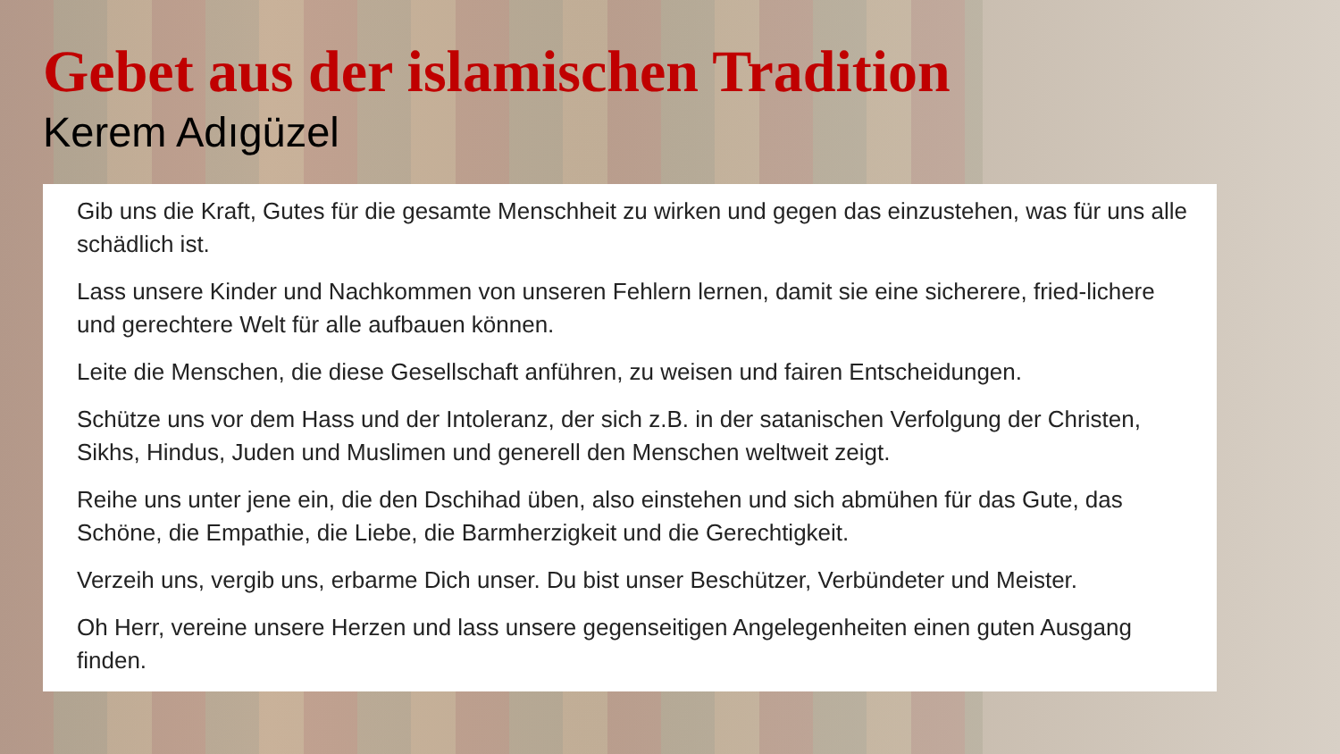Gebet aus der islamischen Tradition
Kerem Adıgüzel
Gib uns die Kraft, Gutes für die gesamte Menschheit zu wirken und gegen das einzustehen, was für uns alle schädlich ist.
Lass unsere Kinder und Nachkommen von unseren Fehlern lernen, damit sie eine sicherere, fried-lichere und gerechtere Welt für alle aufbauen können.
Leite die Menschen, die diese Gesellschaft anführen, zu weisen und fairen Entscheidungen.
Schütze uns vor dem Hass und der Intoleranz, der sich z.B. in der satanischen Verfolgung der Christen, Sikhs, Hindus, Juden und Muslimen und generell den Menschen weltweit zeigt.
Reihe uns unter jene ein, die den Dschihad üben, also einstehen und sich abmühen für das Gute, das Schöne, die Empathie, die Liebe, die Barmherzigkeit und die Gerechtigkeit.
Verzeih uns, vergib uns, erbarme Dich unser. Du bist unser Beschützer, Verbündeter und Meister.
Oh Herr, vereine unsere Herzen und lass unsere gegenseitigen Angelegenheiten einen guten Ausgang finden.